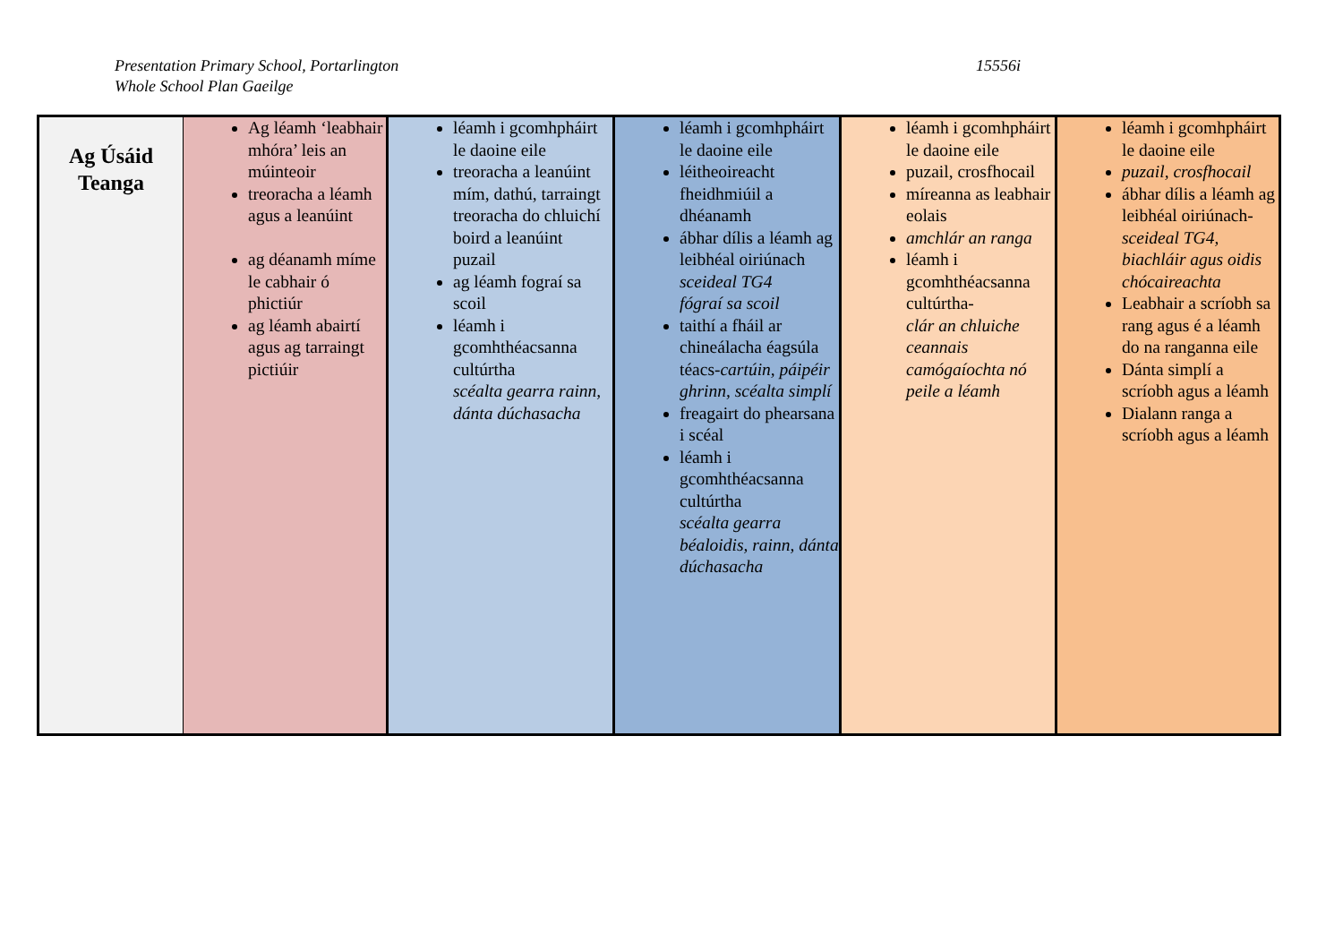Presentation Primary School, Portarlington
Whole School Plan Gaeilge
15556i
| Ag Úsáid Teanga | Ag léamh ‘leabhair mhóra’ leis an múinteoir treoracha a léamh agus a leanúint ag déanamh míme le cabhair ó phictiúr ag léamh abairtí agus ag tarraingt pictiúir | léamh i gcomhpháirt le daoine eile treoracha a leanúint mím, dathú, tarraingt treoracha do chluichí boird a leanúint puzail ag léamh fograí sa scoil léamh i gcomhthéacsanna cultúrtha scéalta gearra rainn, dánta dúchasacha | léamh i gcomhpháirt le daoine eile léitheoireacht fheidhmiúil a dhéanamh ábhar dílis a léamh ag leibhéal oiriúnach sceideal TG4 fógraí sa scoil taithí a fháil ar chineálacha éagsúla téacs- cartúin, páipéir ghrinn, scéalta simplí freagairt do phearsana i scéal léamh i gcomhthéacsanna cultúrtha scéalta gearra béaloidis, rainn, dánta dúchasacha | léamh i gcomhpháirt le daoine eile puzail, crosfhocail míreanna as leabhair eolais amchlár an ranga léamh i gcomhthéacsanna cultúrtha- clár an chluiche ceannais camógaíochta nó peile a léamh | léamh i gcomhpháirt le daoine eile puzail, crosfhocail ábhar dílis a léamh ag leibhéal oiriúnach- sceideal TG4, biachláir agus oidis chócaireachta Leabhair a scríobh sa rang agus é a léamh do na ranganna eile Dánta simplí a scríobh agus a léamh Dialann ranga a scríobh agus a léamh |